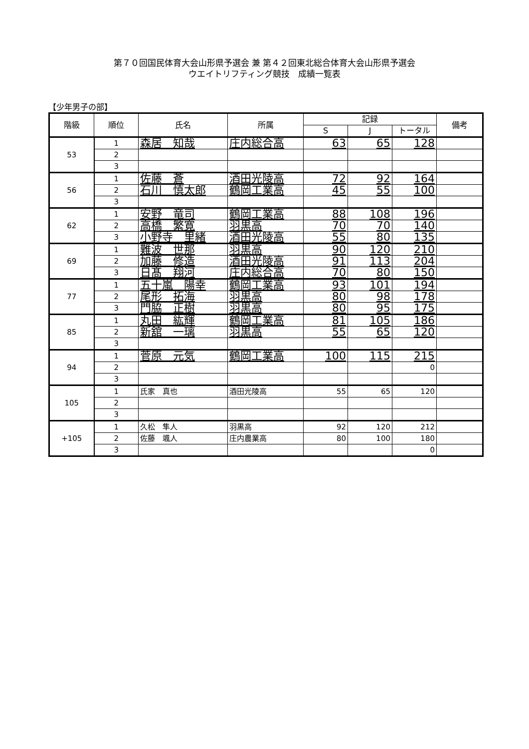第７０回国民体育大会山形県予選会 兼 第４２回東北総合体育大会山形県予選会
ウエイトリフティング競技　成績一覧表
【少年男子の部】
| 階級 | 順位 | 氏名 | 所属 | 記録 | | | 備考 |
| --- | --- | --- | --- | --- | --- | --- | --- |
| | | | | S | J | トータル | |
| 53 | 1 | 森居 知哉 | 庄内総合高 | 63 | 65 | 128 | |
| | 2 | | | | | | |
| | 3 | | | | | | |
| 56 | 1 | 佐藤 蒼 | 酒田光陵高 | 72 | 92 | 164 | |
| | 2 | 石川 慎太郎 | 鶴岡工業高 | 45 | 55 | 100 | |
| | 3 | | | | | | |
| 62 | 1 | 安野 竜司 | 鶴岡工業高 | 88 | 108 | 196 | |
| | 2 | 高橋 繁寛 | 羽黒高 | 70 | 70 | 140 | |
| | 3 | 小野寺 里緒 | 酒田光陵高 | 55 | 80 | 135 | |
| 69 | 1 | 難波 世那 | 羽黒高 | 90 | 120 | 210 | |
| | 2 | 加藤 修造 | 酒田光陵高 | 91 | 113 | 204 | |
| | 3 | 日髙 翔河 | 庄内総合高 | 70 | 80 | 150 | |
| 77 | 1 | 五十嵐 陽幸 | 鶴岡工業高 | 93 | 101 | 194 | |
| | 2 | 尾形 拓海 | 羽黒高 | 80 | 98 | 178 | |
| | 3 | 門脇 正樹 | 羽黒高 | 80 | 95 | 175 | |
| 85 | 1 | 丸田 紘輝 | 鶴岡工業高 | 81 | 105 | 186 | |
| | 2 | 新舘 一璃 | 羽黒高 | 55 | 65 | 120 | |
| | 3 | | | | | | |
| 94 | 1 | 菅原 元気 | 鶴岡工業高 | 100 | 115 | 215 | |
| | 2 | | | | | 0 | |
| | 3 | | | | | | |
| 105 | 1 | 氏家 真也 | 酒田光陵高 | 55 | 65 | 120 | |
| | 2 | | | | | | |
| | 3 | | | | | | |
| +105 | 1 | 久松 隼人 | 羽黒高 | 92 | 120 | 212 | |
| | 2 | 佐藤 颯人 | 庄内農業高 | 80 | 100 | 180 | |
| | 3 | | | | | 0 | |